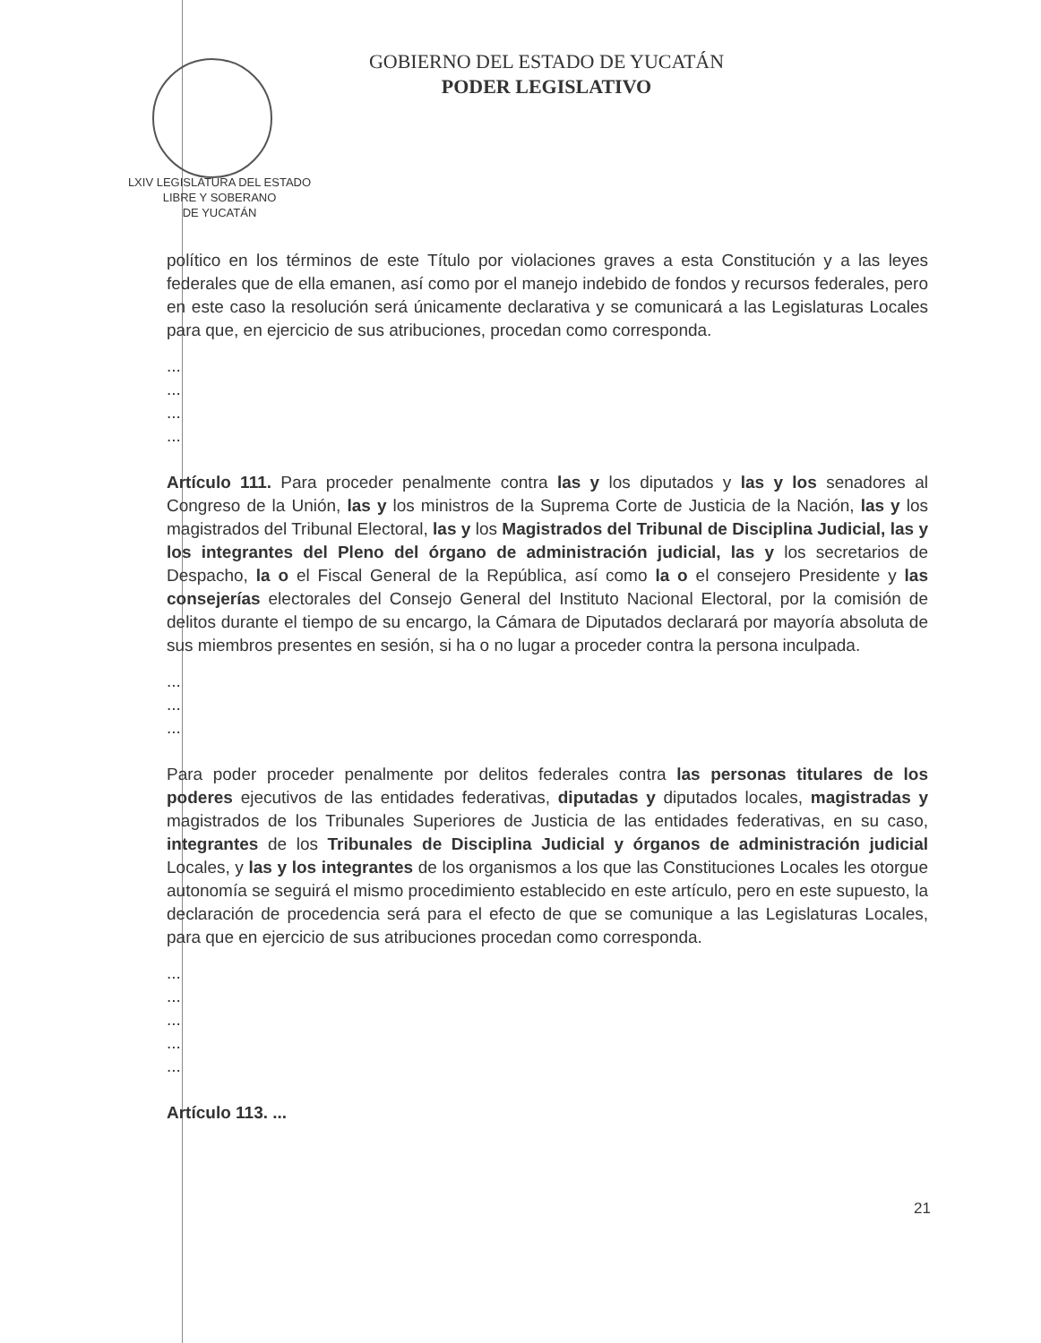GOBIERNO DEL ESTADO DE YUCATÁN
PODER LEGISLATIVO
LXIV LEGISLATURA DEL ESTADO
LIBRE Y SOBERANO
DE YUCATÁN
político en los términos de este Título por violaciones graves a esta Constitución y a las leyes federales que de ella emanen, así como por el manejo indebido de fondos y recursos federales, pero en este caso la resolución será únicamente declarativa y se comunicará a las Legislaturas Locales para que, en ejercicio de sus atribuciones, procedan como corresponda.
...
...
...
...
Artículo 111. Para proceder penalmente contra las y los diputados y las y los senadores al Congreso de la Unión, las y los ministros de la Suprema Corte de Justicia de la Nación, las y los magistrados del Tribunal Electoral, las y los Magistrados del Tribunal de Disciplina Judicial, las y los integrantes del Pleno del órgano de administración judicial, las y los secretarios de Despacho, la o el Fiscal General de la República, así como la o el consejero Presidente y las consejerías electorales del Consejo General del Instituto Nacional Electoral, por la comisión de delitos durante el tiempo de su encargo, la Cámara de Diputados declarará por mayoría absoluta de sus miembros presentes en sesión, si ha o no lugar a proceder contra la persona inculpada.
...
...
...
Para poder proceder penalmente por delitos federales contra las personas titulares de los poderes ejecutivos de las entidades federativas, diputadas y diputados locales, magistradas y magistrados de los Tribunales Superiores de Justicia de las entidades federativas, en su caso, integrantes de los Tribunales de Disciplina Judicial y órganos de administración judicial Locales, y las y los integrantes de los organismos a los que las Constituciones Locales les otorgue autonomía se seguirá el mismo procedimiento establecido en este artículo, pero en este supuesto, la declaración de procedencia será para el efecto de que se comunique a las Legislaturas Locales, para que en ejercicio de sus atribuciones procedan como corresponda.
...
...
...
...
...
Artículo 113. ...
21